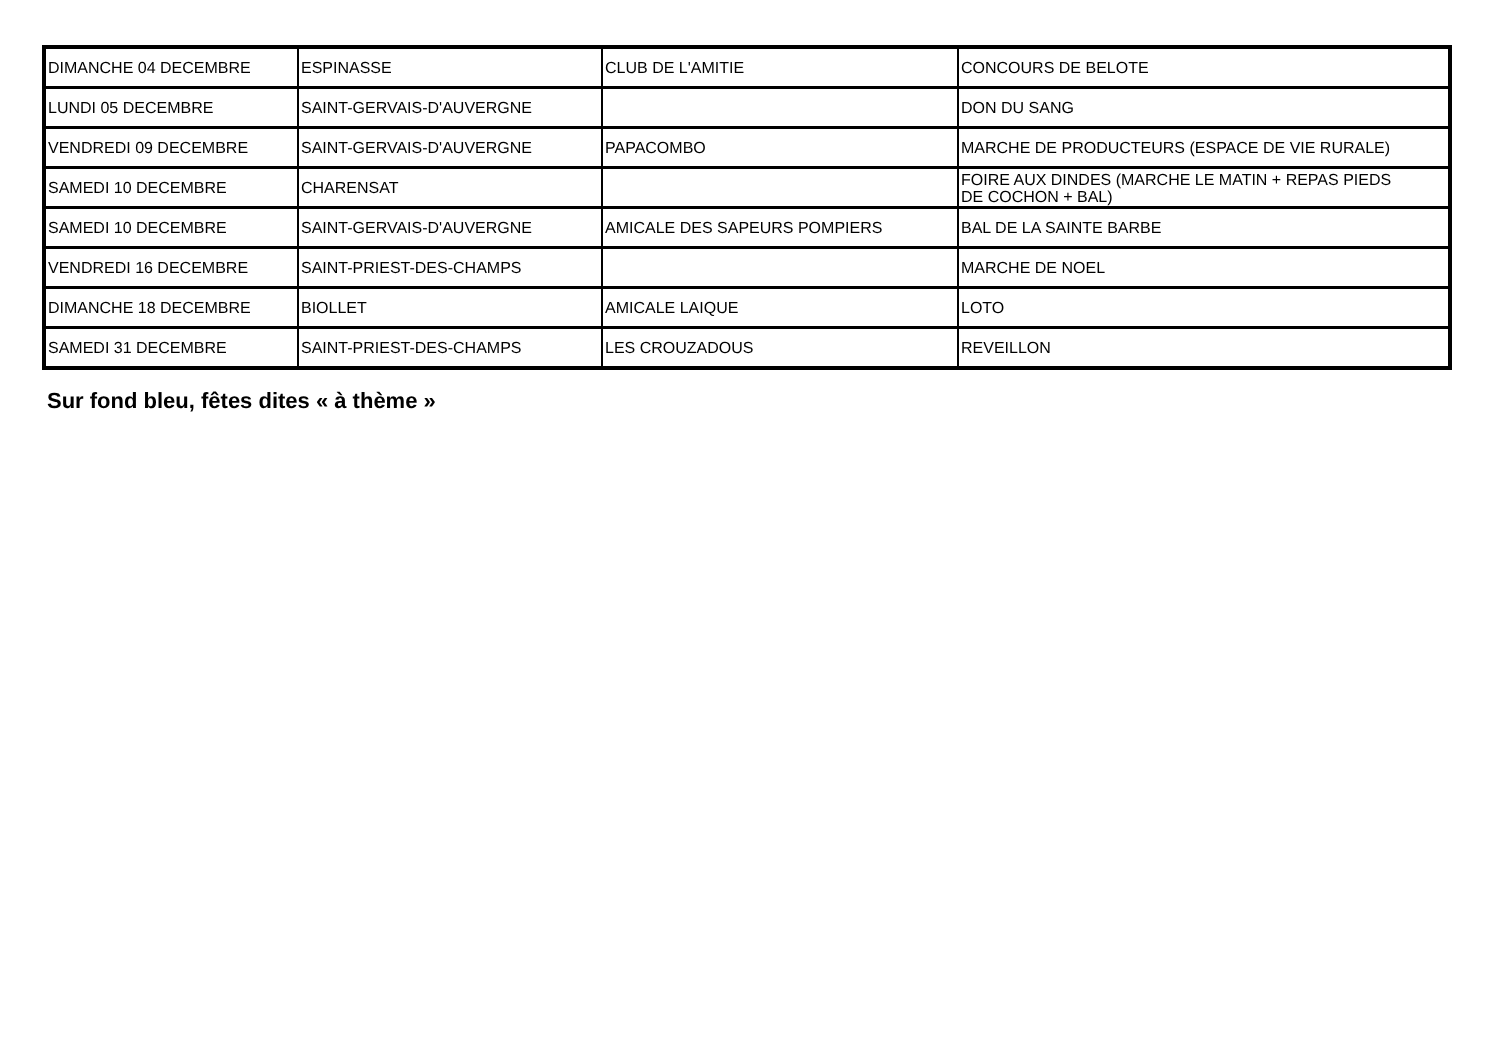| DIMANCHE 04 DECEMBRE | ESPINASSE | CLUB DE L'AMITIE | CONCOURS DE BELOTE |
| LUNDI 05 DECEMBRE | SAINT-GERVAIS-D'AUVERGNE | | DON DU SANG |
| VENDREDI 09 DECEMBRE | SAINT-GERVAIS-D'AUVERGNE | PAPACOMBO | MARCHE DE PRODUCTEURS (ESPACE DE VIE RURALE) |
| SAMEDI 10 DECEMBRE | CHARENSAT | | FOIRE AUX DINDES (MARCHE LE MATIN + REPAS PIEDS DE COCHON + BAL) |
| SAMEDI 10 DECEMBRE | SAINT-GERVAIS-D'AUVERGNE | AMICALE DES SAPEURS POMPIERS | BAL DE LA SAINTE BARBE |
| VENDREDI 16 DECEMBRE | SAINT-PRIEST-DES-CHAMPS | | MARCHE DE NOEL |
| DIMANCHE 18 DECEMBRE | BIOLLET | AMICALE LAIQUE | LOTO |
| SAMEDI 31 DECEMBRE | SAINT-PRIEST-DES-CHAMPS | LES CROUZADOUS | REVEILLON |
Sur fond bleu, fêtes dites « à thème »